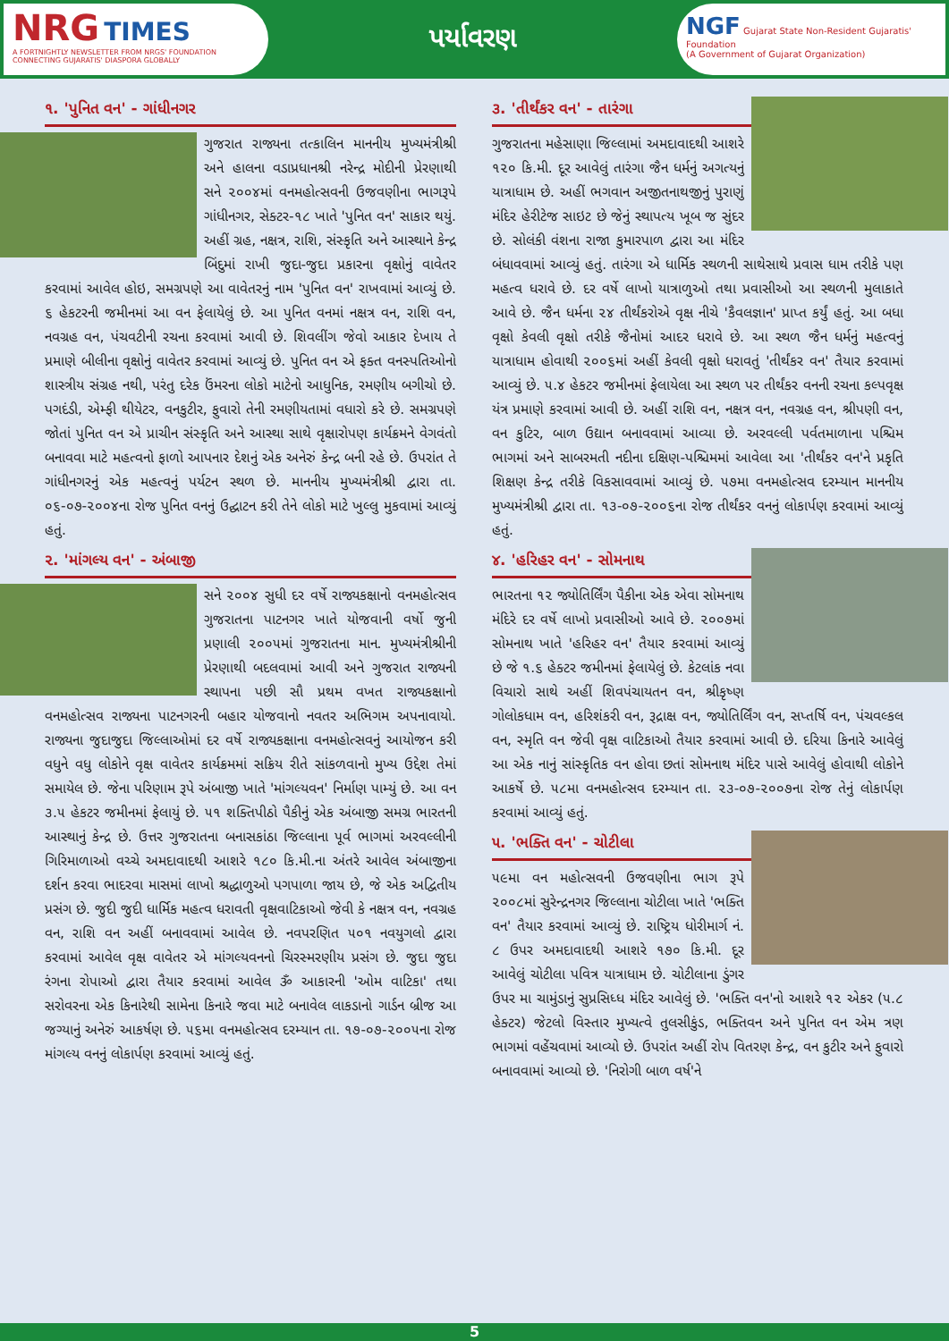NRG TIMES
A FORTNIGHTLY NEWSLETTER FROM NRGS' FOUNDATION
CONNECTING GUJARATIS' DIASPORA GLOBALLY
પર્યાવરણ
NGF Gujarat State Non-Resident Gujaratis' Foundation
(A Government of Gujarat Organization)
૧. 'પુનિત વન' - ગાંધીનગર
ગુજરાત રાજ્યના તત્કાલિન માનનીય મુખ્યમંત્રીશ્રી અને હાલના વડાપ્રધાનશ્રી નરેન્દ્ર મોદીની પ્રેરણાથી સને ૨૦૦૪માં વનમહોત્સવની ઉજવણીના ભાગરૂપે ગાંધીનગર, સેક્ટર-૧૮ ખાતે 'પુનિત વન' સાકાર થયું. અહીં ગ્રહ, નક્ષત્ર, રાશિ, સંસ્કૃતિ અને આસ્થાને કેન્દ્ર બિંદુમાં રાખી જુદા-જુદા પ્રકારના વૃક્ષોનું વાવેતર કરવામાં આવેલ હોઇ, સમગ્રપણે આ વાવેતરનું નામ 'પુનિત વન' રાખવામાં આવ્યું છે. ૬ હેકટરની જમીનમાં આ વન ફેલાયેલું છે. આ પુનિત વનમાં નક્ષત્ર વન, રાશિ વન, નવગ્રહ વન, પંચવટીની રચના કરવામાં આવી છે. શિવલીંગ જેવો આકાર દેખાય તે પ્રમાણે બીલીના વૃક્ષોનું વાવેતર કરવામાં આવ્યું છે. પુનિત વન એ ફક્ત વનસ્પતિઓનો શાસ્ત્રીય સંગ્રહ નથી, પરંતુ દરેક ઉંમરના લોકો માટેનો આધુનિક, રમણીય બગીચો છે. પગદંડી, એમ્ફી થીયેટર, વનકુટીર, ફુવારો તેની રમણીયતામાં વધારો કરે છે. સમગ્રપણે જોતાં પુનિત વન એ પ્રાચીન સંસ્કૃતિ અને આસ્થા સાથે વૃક્ષારોપણ કાર્યક્રમને વેગવંતો બનાવવા માટે મહત્વનો ફાળો આપનાર દેશનું એક અનેરું કેન્દ્ર બની રહે છે. ઉપરાંત તે ગાંધીનગરનું એક મહત્વનું પર્યટન સ્થળ છે. માનનીય મુખ્યમંત્રીશ્રી દ્વારા તા. ૦૬-૦૭-૨૦૦૪ના રોજ પુનિત વનનું ઉદ્ઘાટન કરી તેને લોકો માટે ખુલ્લુ મુકવામાં આવ્યું હતું.
૨. 'માંગલ્ય વન' - અંબાજી
સને ૨૦૦૪ સુધી દર વર્ષે રાજ્યકક્ષાનો વનમહોત્સવ ગુજરાતના પાટનગર ખાતે યોજવાની વર્ષો જુની પ્રણાલી ૨૦૦૫માં ગુજરાતના માન. મુખ્યમંત્રીશ્રીની પ્રેરણાથી બદલવામાં આવી અને ગુજરાત રાજ્યની સ્થાપના પછી સૌ પ્રથમ વખત રાજ્યકક્ષાનો વનમહોત્સવ રાજ્યના પાટનગરની બહાર યોજવાનો નવતર અભિગમ અપનાવાયો. રાજ્યના જુદાજુદા જિલ્લાઓમાં દર વર્ષે રાજ્યકક્ષાના વનમહોત્સવનું આયોજન કરી વધુને વધુ લોકોને વૃક્ષ વાવેતર કાર્યક્રમમાં સક્રિય રીતે સાંકળવાનો મુખ્ય ઉદ્દેશ તેમાં સમાયેલ છે. જેના પરિણામ રૂપે અંબાજી ખાતે 'માંગલ્યવન' નિર્માણ પામ્યું છે. આ વન ૩.૫ હેકટર જમીનમાં ફેલાયું છે. ૫૧ શક્તિપીઠો પૈકીનું એક અંબાજી સમગ્ર ભારતની આસ્થાનું કેન્દ્ર છે. ઉત્તર ગુજરાતના બનાસકાંઠા જિલ્લાના પૂર્વ ભાગમાં અરવલ્લીની ગિરિમાળાઓ વચ્ચે અમદાવાદથી આશરે ૧૮૦ કિ.મી.ના અંતરે આવેલ અંબાજીના દર્શન કરવા ભાદરવા માસમાં લાખો શ્રદ્ધાળુઓ પગપાળા જાય છે, જે એક અદ્વિતીય પ્રસંગ છે. જુદી જુદી ધાર્મિક મહત્વ ધરાવતી વૃક્ષવાટિકાઓ જેવી કે નક્ષત્ર વન, નવગ્રહ વન, રાશિ વન અહીં બનાવવામાં આવેલ છે. નવપરણિત ૫૦૧ નવયુગલો દ્વારા કરવામાં આવેલ વૃક્ષ વાવેતર એ માંગલ્યવનનો ચિરસ્મરણીય પ્રસંગ છે. જુદા જુદા રંગના રોપાઓ દ્વારા તૈયાર કરવામાં આવેલ ૐ આકારની 'ઓમ વાટિકા' તથા સરોવરના એક કિનારેથી સામેના કિનારે જવા માટે બનાવેલ લાકડાનો ગાર્ડન બ્રીજ આ જગ્યાનું અનેરું આકર્ષણ છે. ૫૬મા વનમહોત્સવ દરમ્યાન તા. ૧૭-૦૭-૨૦૦૫ના રોજ માંગલ્ય વનનું લોકાર્પણ કરવામાં આવ્યું હતું.
૩. 'તીર્થંકર વન' - તારંગા
ગુજરાતના મહેસાણા જિલ્લામાં અમદાવાદથી આશરે ૧૨૦ કિ.મી. દૂર આવેલું તારંગા જૈન ધર્મનું અગત્યનું યાત્રાધામ છે. અહીં ભગવાન અજીતનાથજીનું પુરાણું મંદિર હેરીટેજ સાઇટ છે જેનું સ્થાપત્ય ખૂબ જ સુંદર છે. સોલંકી વંશના રાજા કુમારપાળ દ્વારા આ મંદિર બંધાવવામાં આવ્યું હતું. તારંગા એ ધાર્મિક સ્થળની સાથેસાથે પ્રવાસ ધામ તરીકે પણ મહત્વ ધરાવે છે. દર વર્ષે લાખો યાત્રાળુઓ તથા પ્રવાસીઓ આ સ્થળની મુલાકાતે આવે છે. જૈન ધર્મના ૨૪ તીર્થંકરોએ વૃક્ષ નીચે 'કૈવલજ્ઞાન' પ્રાપ્ત કર્યું હતું. આ બધા વૃક્ષો કેવલી વૃક્ષો તરીકે જૈનોમાં આદર ધરાવે છે. આ સ્થળ જૈન ધર્મનું મહત્વનું યાત્રાધામ હોવાથી ૨૦૦૬માં અહીં કેવલી વૃક્ષો ધરાવતું 'તીર્થંકર વન' તૈયાર કરવામાં આવ્યું છે. ૫.૪ હેકટર જમીનમાં ફેલાયેલા આ સ્થળ પર તીર્થંકર વનની રચના કલ્પવૃક્ષ યંત્ર પ્રમાણે કરવામાં આવી છે. અહીં રાશિ વન, નક્ષત્ર વન, નવગ્રહ વન, શ્રીપણી વન, વન કુટિર, બાળ ઉદ્યાન બનાવવામાં આવ્યા છે. અરવલ્લી પર્વતમાળાના પશ્ચિમ ભાગમાં અને સાબરમતી નદીના દક્ષિણ-પશ્ચિમમાં આવેલા આ 'તીર્થંકર વન'ને પ્રકૃતિ શિક્ષણ કેન્દ્ર તરીકે વિકસાવવામાં આવ્યું છે. ૫૭મા વનમહોત્સવ દરમ્યાન માનનીય મુખ્યમંત્રીશ્રી દ્વારા તા. ૧૩-૦૭-૨૦૦૬ના રોજ તીર્થંકર વનનું લોકાર્પણ કરવામાં આવ્યું હતું.
૪. 'હરિહર વન' - સોમનાથ
ભારતના ૧૨ જ્યોતિર્લિંગ પૈકીના એક એવા સોમનાથ મંદિરે દર વર્ષે લાખો પ્રવાસીઓ આવે છે. ૨૦૦૭માં સોમનાથ ખાતે 'હરિહર વન' તૈયાર કરવામાં આવ્યું છે જે ૧.૬ હેક્ટર જમીનમાં ફેલાયેલું છે. કેટલાંક નવા વિચારો સાથે અહીં શિવપંચાયતન વન, શ્રીકૃષ્ણ ગોલોકધામ વન, હરિશંકરી વન, રૂદ્રાક્ષ વન, જ્યોતિર્લિંગ વન, સપ્તર્ષિ વન, પંચવલ્કલ વન, સ્મૃતિ વન જેવી વૃક્ષ વાટિકાઓ તૈયાર કરવામાં આવી છે. દરિયા કિનારે આવેલું આ એક નાનું સાંસ્કૃતિક વન હોવા છતાં સોમનાથ મંદિર પાસે આવેલું હોવાથી લોકોને આકર્ષે છે. ૫૮મા વનમહોત્સવ દરમ્યાન તા. ૨૩-૦૭-૨૦૦૭ના રોજ તેનું લોકાર્પણ કરવામાં આવ્યું હતું.
૫. 'ભક્તિ વન' - ચોટીલા
૫૯મા વન મહોત્સવની ઉજવણીના ભાગ રૂપે ૨૦૦૮માં સુરેન્દ્રનગર જિલ્લાના ચોટીલા ખાતે 'ભક્તિ વન' તૈયાર કરવામાં આવ્યું છે. રાષ્ટ્રિય ધોરીમાર્ગ નં. ૮ ઉપર અમદાવાદથી આશરે ૧૭૦ કિ.મી. દૂર આવેલું ચોટીલા પવિત્ર યાત્રાધામ છે. ચોટીલાના ડુંગર ઉપર મા ચામુંડાનું સુપ્રસિધ્ધ મંદિર આવેલું છે. 'ભક્તિ વન'નો આશરે ૧૨ એકર (૫.૮ હેક્ટર) જેટલો વિસ્તાર મુખ્યત્વે તુલસીકુંડ, ભક્તિવન અને પુનિત વન એમ ત્રણ ભાગમાં વહેંચવામાં આવ્યો છે. ઉપરાંત અહીં રોપ વિતરણ કેન્દ્ર, વન કુટીર અને ફુવારો બનાવવામાં આવ્યો છે. 'નિરોગી બાળ વર્ષ'ને
5